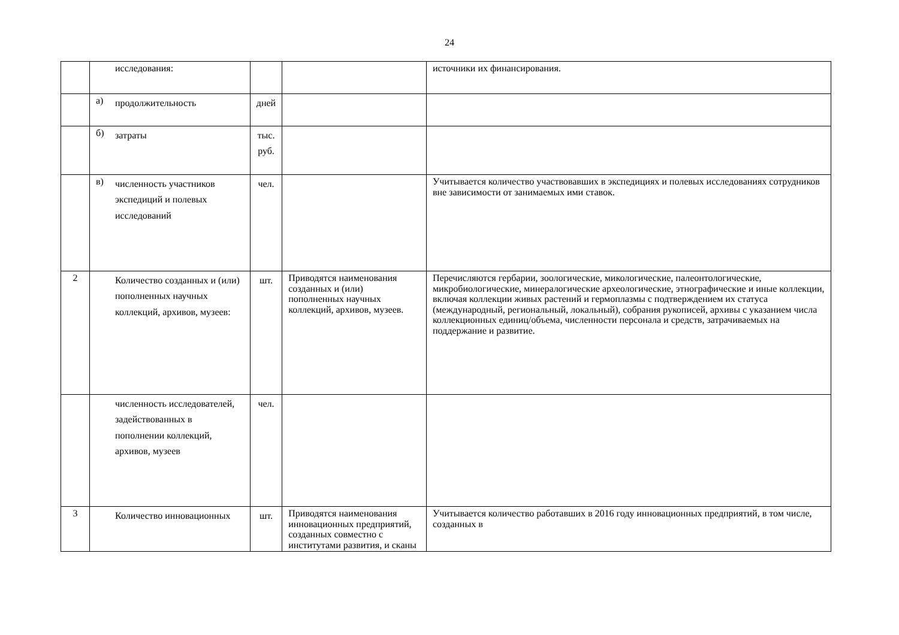24
| | исследования: | | | источники их финансирования. |
| | а) продолжительность | дней | | |
| | б) затраты | тыс. руб. | | |
| | в) численность участников экспедиций и полевых исследований | чел. | | Учитывается количество участвовавших в экспедициях и полевых исследованиях сотрудников вне зависимости от занимаемых ими ставок. |
| 2 | Количество созданных и (или) пополненных научных коллекций, архивов, музеев: | шт. | Приводятся наименования созданных и (или) пополненных научных коллекций, архивов, музеев. | Перечисляются гербарии, зоологические, микологические, палеонтологические, микробиологические, минералогические археологические, этнографические и иные коллекции, включая коллекции живых растений и гермоплазмы с подтверждением их статуса (международный, региональный, локальный), собрания рукописей, архивы с указанием числа коллекционных единиц/объема, численности персонала и средств, затрачиваемых на поддержание и развитие. |
| | численность исследователей, задействованных в пополнении коллекций, архивов, музеев | чел. | | |
| 3 | Количество инновационных | шт. | Приводятся наименования инновационных предприятий, созданных совместно с институтами развития, и сканы | Учитывается количество работавших в 2016 году инновационных предприятий, в том числе, созданных в |